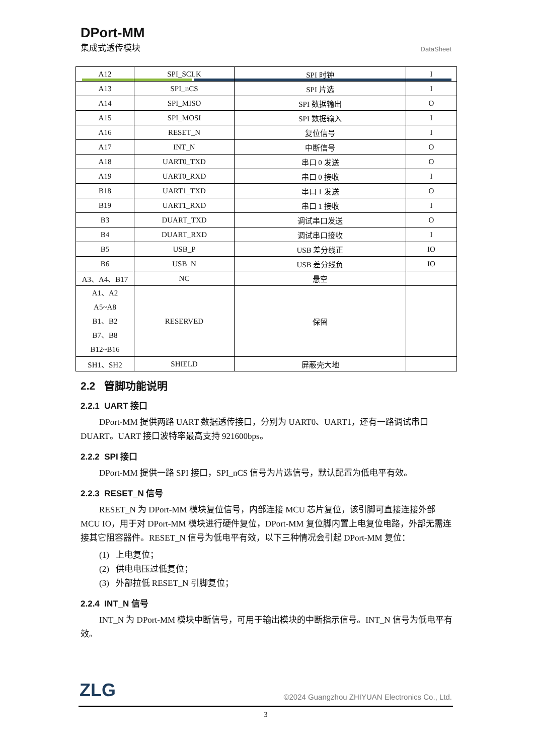DPort-MM
集成式透传模块
DataSheet
| A12 | SPI_SCLK | SPI 时钟 | I |
| A13 | SPI_nCS | SPI 片选 | I |
| A14 | SPI_MISO | SPI 数据输出 | O |
| A15 | SPI_MOSI | SPI 数据输入 | I |
| A16 | RESET_N | 复位信号 | I |
| A17 | INT_N | 中断信号 | O |
| A18 | UART0_TXD | 串口 0 发送 | O |
| A19 | UART0_RXD | 串口 0 接收 | I |
| B18 | UART1_TXD | 串口 1 发送 | O |
| B19 | UART1_RXD | 串口 1 接收 | I |
| B3 | DUART_TXD | 调试串口发送 | O |
| B4 | DUART_RXD | 调试串口接收 | I |
| B5 | USB_P | USB 差分线正 | IO |
| B6 | USB_N | USB 差分线负 | IO |
| A3、A4、B17 | NC | 悬空 | |
| A1、A2 A5~A8 B1、B2 B7、B8 B12~B16 | RESERVED | 保留 | |
| SH1、SH2 | SHIELD | 屏蔽壳大地 | |
2.2 管脚功能说明
2.2.1 UART 接口
DPort-MM 提供两路 UART 数据透传接口，分别为 UART0、UART1，还有一路调试串口 DUART。UART 接口波特率最高支持 921600bps。
2.2.2 SPI 接口
DPort-MM 提供一路 SPI 接口，SPI_nCS 信号为片选信号，默认配置为低电平有效。
2.2.3 RESET_N 信号
RESET_N 为 DPort-MM 模块复位信号，内部连接 MCU 芯片复位，该引脚可直接连接外部 MCU IO，用于对 DPort-MM 模块进行硬件复位，DPort-MM 复位脚内置上电复位电路，外部无需连接其它阻容器件。RESET_N 信号为低电平有效，以下三种情况会引起 DPort-MM 复位：
(1) 上电复位；
(2) 供电电压过低复位；
(3) 外部拉低 RESET_N 引脚复位；
2.2.4 INT_N 信号
INT_N 为 DPort-MM 模块中断信号，可用于输出模块的中断指示信号。INT_N 信号为低电平有效。
ZLG
©2024 Guangzhou ZHIYUAN Electronics Co., Ltd.
3